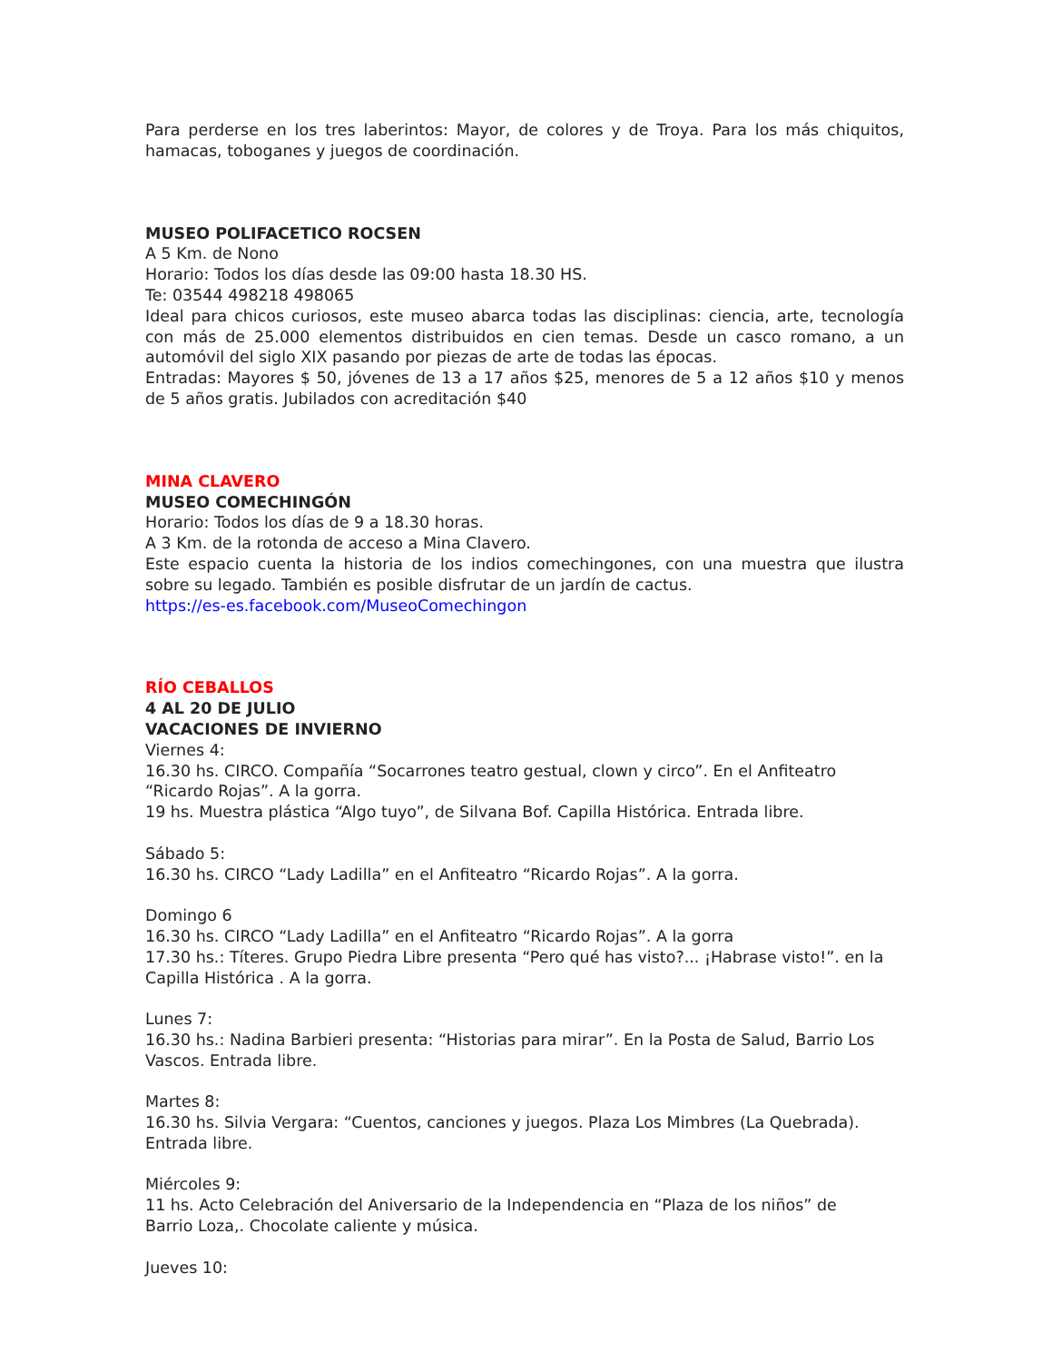Para perderse en los tres laberintos: Mayor, de colores y de Troya. Para los más chiquitos, hamacas, toboganes y juegos de coordinación.
MUSEO POLIFACETICO ROCSEN
A 5 Km. de Nono
Horario: Todos los días desde las 09:00 hasta 18.30 HS.
Te: 03544 498218 498065
Ideal para chicos curiosos, este museo abarca todas las disciplinas: ciencia, arte, tecnología con más de 25.000 elementos distribuidos en cien temas. Desde un casco romano, a un automóvil del siglo XIX pasando por piezas de arte de todas las épocas.
Entradas: Mayores $ 50, jóvenes de 13 a 17 años $25, menores de 5 a 12 años $10 y menos de 5 años gratis. Jubilados con acreditación $40
MINA CLAVERO
MUSEO COMECHINGÓN
Horario: Todos los días de 9 a 18.30 horas.
A 3 Km. de la rotonda de acceso a Mina Clavero.
Este espacio cuenta la historia de los indios comechingones, con una muestra que ilustra sobre su legado. También es posible disfrutar de un jardín de cactus.
https://es-es.facebook.com/MuseoComechingon
RÍO CEBALLOS
4 AL 20 DE JULIO
VACACIONES DE INVIERNO
Viernes 4:
16.30 hs. CIRCO. Compañía “Socarrones teatro gestual, clown y circo”. En el Anfiteatro “Ricardo Rojas”. A la gorra.
19 hs. Muestra plástica “Algo tuyo”, de Silvana Bof. Capilla Histórica. Entrada libre.
Sábado 5:
16.30 hs. CIRCO “Lady Ladilla” en el Anfiteatro “Ricardo Rojas”. A la gorra.
Domingo 6
16.30 hs. CIRCO “Lady Ladilla” en el Anfiteatro “Ricardo Rojas”. A la gorra
17.30 hs.: Títeres. Grupo Piedra Libre presenta “Pero qué has visto?... ¡Habrase visto!”. en la Capilla Histórica . A la gorra.
Lunes 7:
16.30 hs.: Nadina Barbieri presenta: “Historias para mirar”. En la Posta de Salud, Barrio Los Vascos. Entrada libre.
Martes 8:
16.30 hs. Silvia Vergara: “Cuentos, canciones y juegos. Plaza Los Mimbres (La Quebrada). Entrada libre.
Miércoles 9:
11 hs. Acto Celebración del Aniversario de la Independencia en “Plaza de los niños” de
Barrio Loza,. Chocolate caliente y música.
Jueves 10: